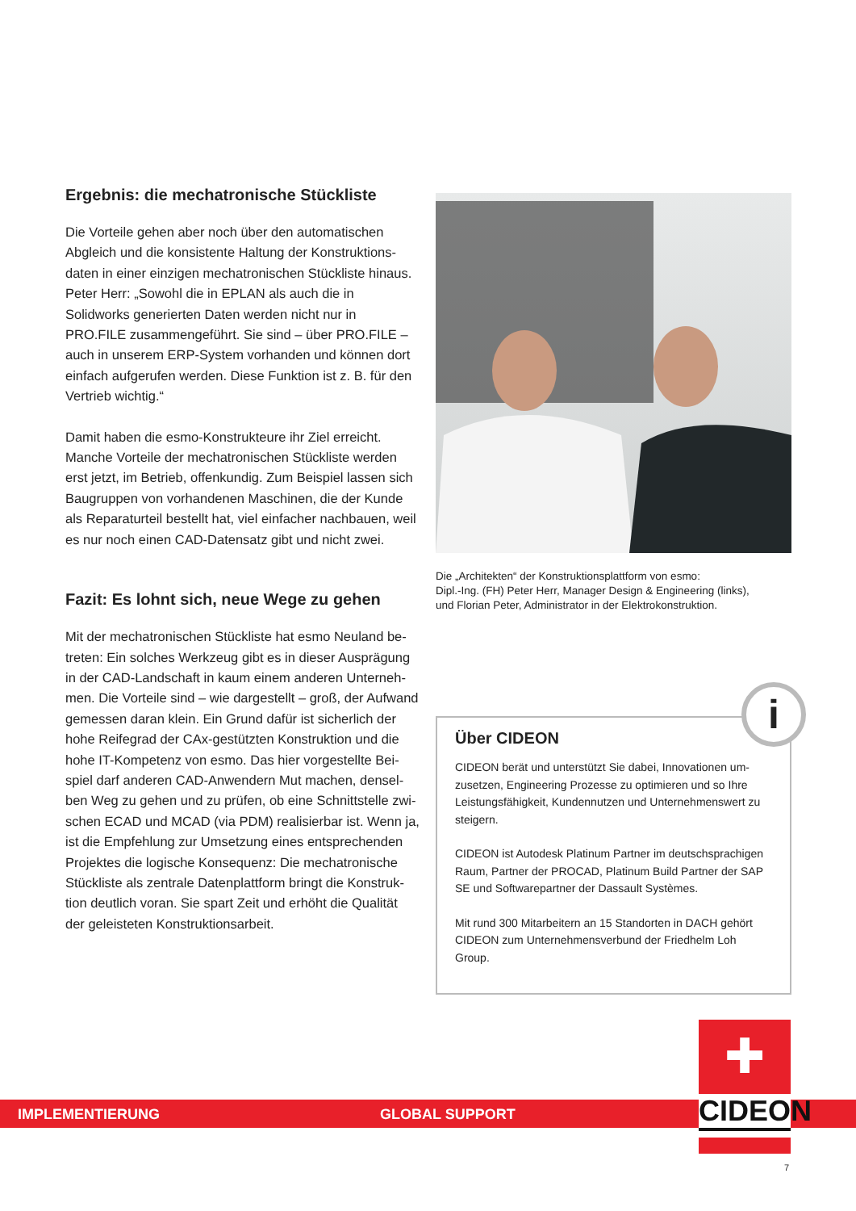Ergebnis: die mechatronische Stückliste
Die Vorteile gehen aber noch über den automatischen Abgleich und die konsistente Haltung der Konstruktions­daten in einer einzigen mechatronischen Stückliste hinaus. Peter Herr: „Sowohl die in EPLAN als auch die in Solidworks generierten Daten werden nicht nur in PRO.FILE zusammengeführt. Sie sind – über PRO.FILE – auch in unserem ERP-System vorhanden und können dort einfach aufgerufen werden. Diese Funktion ist z. B. für den Vertrieb wichtig.“
Damit haben die esmo-Konstrukteure ihr Ziel erreicht. Manche Vorteile der mechatronischen Stückliste werden erst jetzt, im Betrieb, offenkundig. Zum Beispiel lassen sich Baugruppen von vorhandenen Maschinen, die der Kunde als Reparaturteil bestellt hat, viel einfacher nach­bauen, weil es nur noch einen CAD-Datensatz gibt und nicht zwei.
Fazit: Es lohnt sich, neue Wege zu gehen
Mit der mechatronischen Stückliste hat esmo Neuland be­treten: Ein solches Werkzeug gibt es in dieser Ausprägung in der CAD-Landschaft in kaum einem anderen Unterneh­men. Die Vorteile sind – wie dargestellt – groß, der Aufwand gemessen daran klein. Ein Grund dafür ist sicherlich der hohe Reifegrad der CAx-gestützten Konstruktion und die hohe IT-Kompetenz von esmo. Das hier vorgestellte Bei­spiel darf anderen CAD-Anwendern Mut machen, densel­ben Weg zu gehen und zu prüfen, ob eine Schnittstelle zwi­schen ECAD und MCAD (via PDM) realisierbar ist. Wenn ja, ist die Empfehlung zur Umsetzung eines entsprechenden Projektes die logische Konsequenz: Die mechatronische Stückliste als zentrale Datenplattform bringt die Konstruk­tion deutlich voran. Sie spart Zeit und erhöht die Qualität der geleisteten Konstruktionsarbeit.
Die „Architekten“ der Konstruktionsplattform von esmo:
Dipl.-Ing. (FH) Peter Herr, Manager Design & Engineering (links),
und Florian Peter, Administrator in der Elektrokonstruktion.
i
Über CIDEON
CIDEON berät und unterstützt Sie dabei, Innovationen um­zusetzen, Engineering Prozesse zu optimieren und so Ihre Leistungsfähigkeit, Kundennutzen und Unternehmenswert zu steigern.
CIDEON ist Autodesk Platinum Partner im deutschsprachigen Raum, Partner der PROCAD, Platinum Build Partner der SAP SE und Softwarepartner der Dassault Systèmes.
Mit rund 300 Mitarbeitern an 15 Standorten in DACH gehört CIDEON zum Unternehmensverbund der Friedhelm Loh Group.
IMPLEMENTIERUNG GLOBAL SUPPORT
✚
CIDEON
7